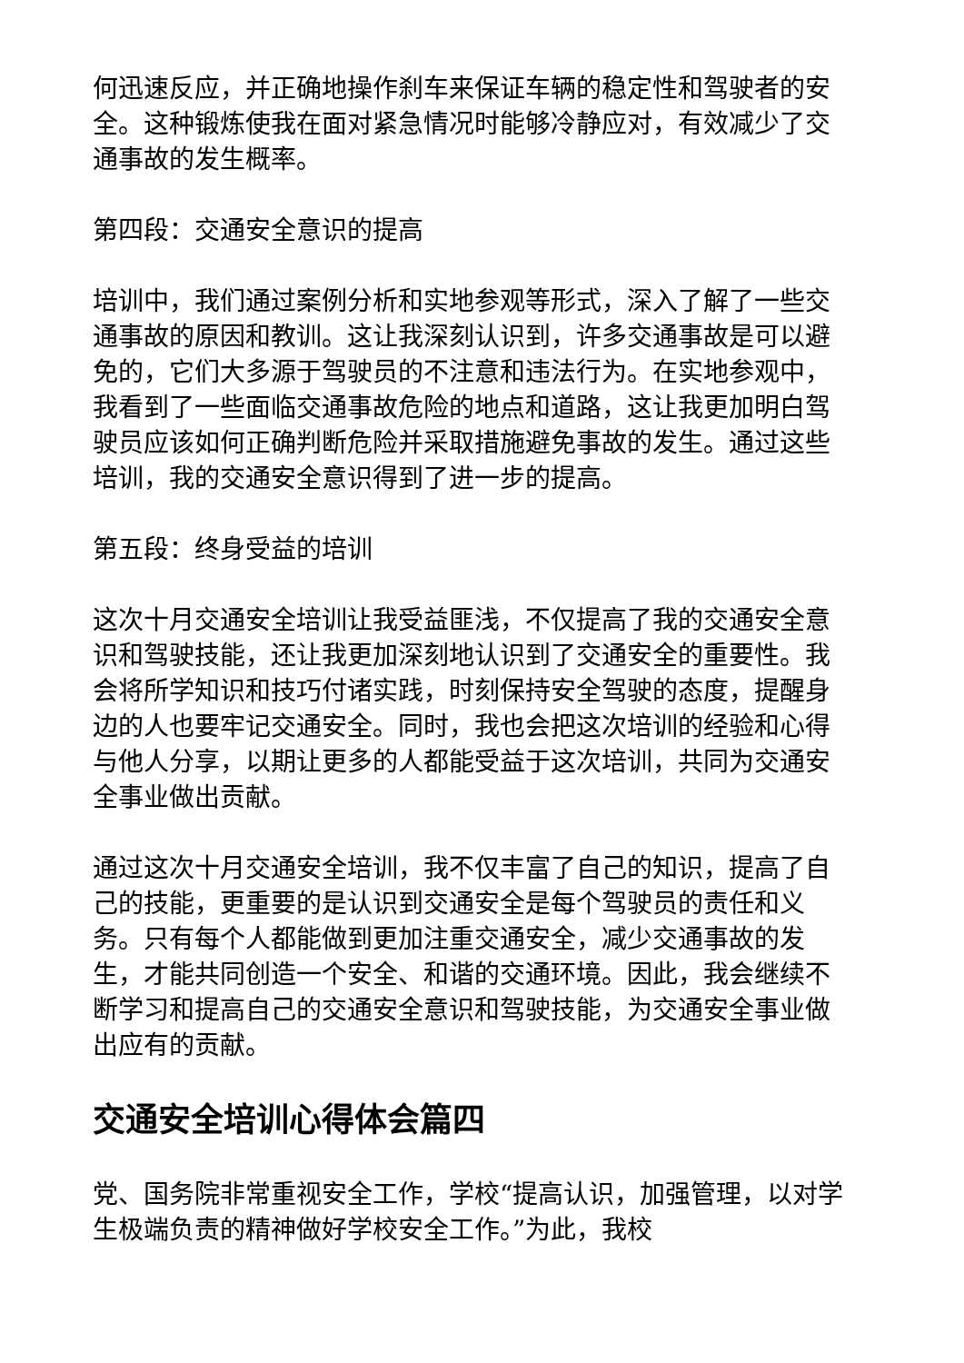何迅速反应，并正确地操作刹车来保证车辆的稳定性和驾驶者的安全。这种锻炼使我在面对紧急情况时能够冷静应对，有效减少了交通事故的发生概率。
第四段：交通安全意识的提高
培训中，我们通过案例分析和实地参观等形式，深入了解了一些交通事故的原因和教训。这让我深刻认识到，许多交通事故是可以避免的，它们大多源于驾驶员的不注意和违法行为。在实地参观中，我看到了一些面临交通事故危险的地点和道路，这让我更加明白驾驶员应该如何正确判断危险并采取措施避免事故的发生。通过这些培训，我的交通安全意识得到了进一步的提高。
第五段：终身受益的培训
这次十月交通安全培训让我受益匪浅，不仅提高了我的交通安全意识和驾驶技能，还让我更加深刻地认识到了交通安全的重要性。我会将所学知识和技巧付诸实践，时刻保持安全驾驶的态度，提醒身边的人也要牢记交通安全。同时，我也会把这次培训的经验和心得与他人分享，以期让更多的人都能受益于这次培训，共同为交通安全事业做出贡献。
通过这次十月交通安全培训，我不仅丰富了自己的知识，提高了自己的技能，更重要的是认识到交通安全是每个驾驶员的责任和义务。只有每个人都能做到更加注重交通安全，减少交通事故的发生，才能共同创造一个安全、和谐的交通环境。因此，我会继续不断学习和提高自己的交通安全意识和驾驶技能，为交通安全事业做出应有的贡献。
交通安全培训心得体会篇四
党、国务院非常重视安全工作，学校“提高认识，加强管理，以对学生极端负责的精神做好学校安全工作。”为此，我校